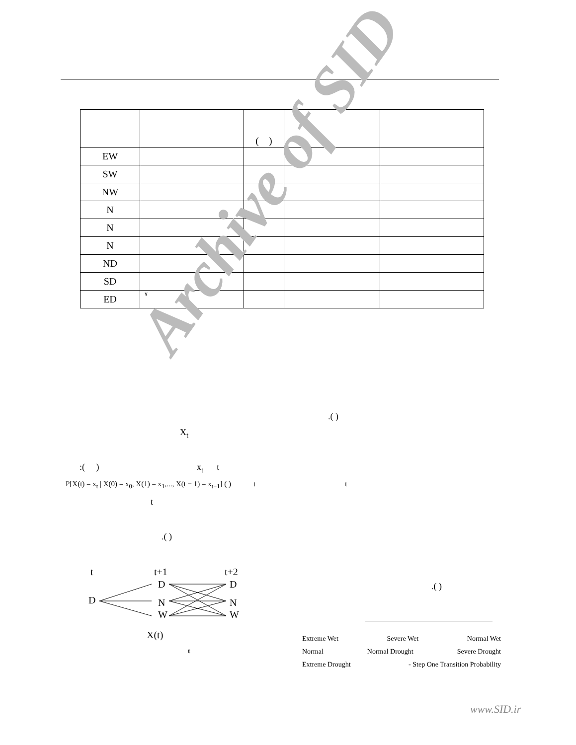| | | ( ) | | |
| EW | | | | |
| SW | | | | |
| NW | | | | |
| N | | | | |
| N | | | | |
| N | | | | |
| ND | | | | |
| SD | | | | |
| ED | ٧ | | | |
.( )
X<sub>t</sub>
:( ) x<sub>t</sub> t
P[X(t) = x<sub>t</sub> | X(0) = x<sub>0</sub>, X(1) = x<sub>1</sub>,..., X(t − 1) = x<sub>t−1</sub>] ( ) t t
t
.( )
.( )
t
t+1
t+2
D
D
N
W
D
N
W
X(t)
t
Extreme Wet Severe Wet Normal Wet
Normal Normal Drought Severe Drought
Extreme Drought - Step One Transition Probability
www.SID.ir
Archive of SID